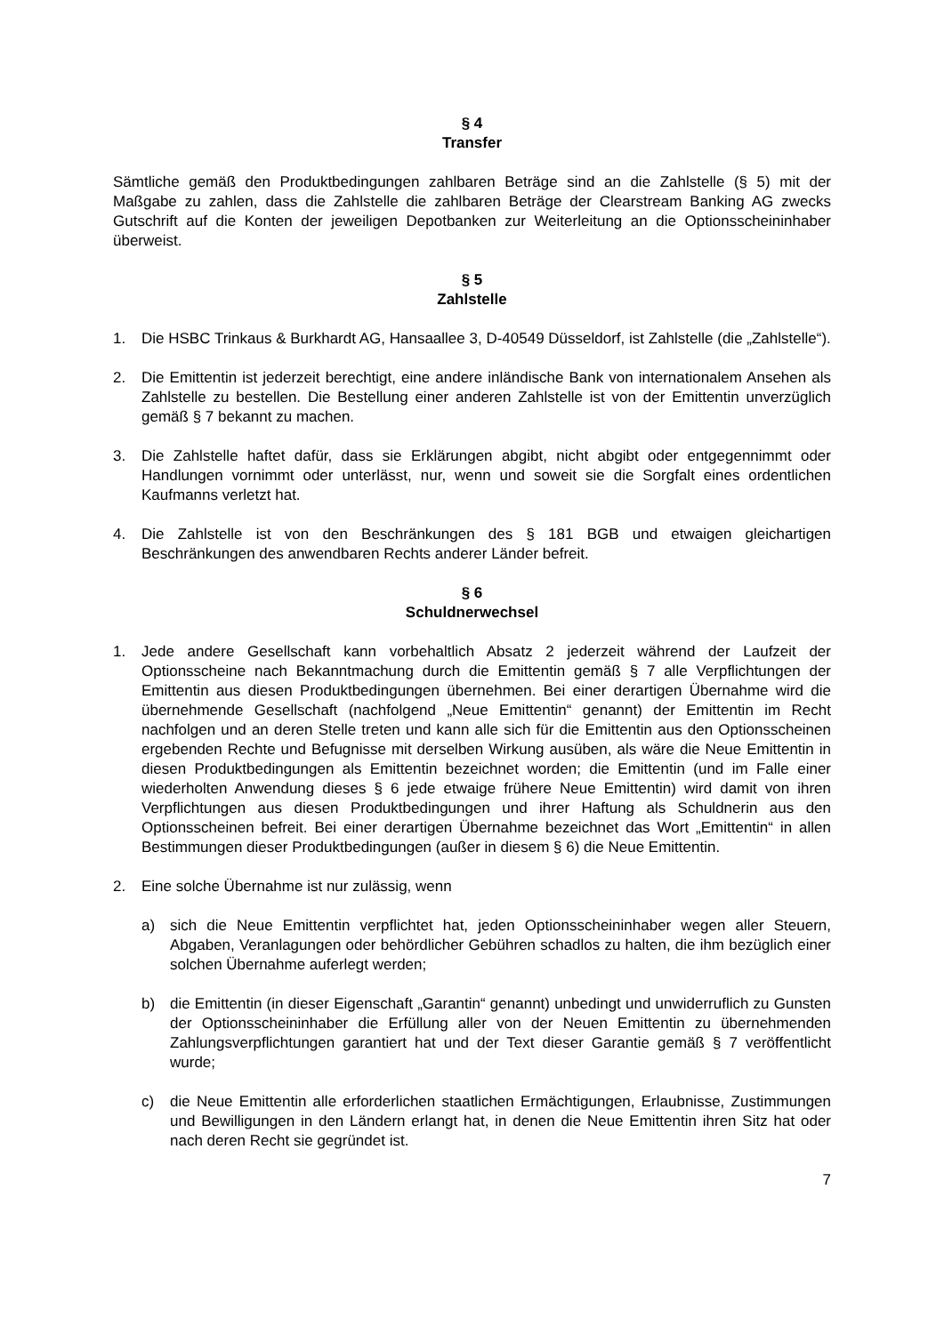§ 4
Transfer
Sämtliche gemäß den Produktbedingungen zahlbaren Beträge sind an die Zahlstelle (§ 5) mit der Maßgabe zu zahlen, dass die Zahlstelle die zahlbaren Beträge der Clearstream Banking AG zwecks Gutschrift auf die Konten der jeweiligen Depotbanken zur Weiterleitung an die Optionsscheininhaber überweist.
§ 5
Zahlstelle
1. Die HSBC Trinkaus & Burkhardt AG, Hansaallee 3, D-40549 Düsseldorf, ist Zahlstelle (die „Zahlstelle“).
2. Die Emittentin ist jederzeit berechtigt, eine andere inländische Bank von internationalem Ansehen als Zahlstelle zu bestellen. Die Bestellung einer anderen Zahlstelle ist von der Emittentin unverzüglich gemäß § 7 bekannt zu machen.
3. Die Zahlstelle haftet dafür, dass sie Erklärungen abgibt, nicht abgibt oder entgegennimmt oder Handlungen vornimmt oder unterlässt, nur, wenn und soweit sie die Sorgfalt eines ordentlichen Kaufmanns verletzt hat.
4. Die Zahlstelle ist von den Beschränkungen des § 181 BGB und etwaigen gleichartigen Beschränkungen des anwendbaren Rechts anderer Länder befreit.
§ 6
Schuldnerwechsel
1. Jede andere Gesellschaft kann vorbehaltlich Absatz 2 jederzeit während der Laufzeit der Optionsscheine nach Bekanntmachung durch die Emittentin gemäß § 7 alle Verpflichtungen der Emittentin aus diesen Produktbedingungen übernehmen. Bei einer derartigen Übernahme wird die übernehmende Gesellschaft (nachfolgend „Neue Emittentin“ genannt) der Emittentin im Recht nachfolgen und an deren Stelle treten und kann alle sich für die Emittentin aus den Optionsscheinen ergebenden Rechte und Befugnisse mit derselben Wirkung ausüben, als wäre die Neue Emittentin in diesen Produktbedingungen als Emittentin bezeichnet worden; die Emittentin (und im Falle einer wiederholten Anwendung dieses § 6 jede etwaige frühere Neue Emittentin) wird damit von ihren Verpflichtungen aus diesen Produktbedingungen und ihrer Haftung als Schuldnerin aus den Optionsscheinen befreit. Bei einer derartigen Übernahme bezeichnet das Wort „Emittentin“ in allen Bestimmungen dieser Produktbedingungen (außer in diesem § 6) die Neue Emittentin.
2. Eine solche Übernahme ist nur zulässig, wenn
a) sich die Neue Emittentin verpflichtet hat, jeden Optionsscheininhaber wegen aller Steuern, Abgaben, Veranlagungen oder behördlicher Gebühren schadlos zu halten, die ihm bezüglich einer solchen Übernahme auferlegt werden;
b) die Emittentin (in dieser Eigenschaft „Garantin“ genannt) unbedingt und unwiderruflich zu Gunsten der Optionsscheininhaber die Erfüllung aller von der Neuen Emittentin zu übernehmenden Zahlungsverpflichtungen garantiert hat und der Text dieser Garantie gemäß § 7 veröffentlicht wurde;
c) die Neue Emittentin alle erforderlichen staatlichen Ermächtigungen, Erlaubnisse, Zustimmungen und Bewilligungen in den Ländern erlangt hat, in denen die Neue Emittentin ihren Sitz hat oder nach deren Recht sie gegründet ist.
7